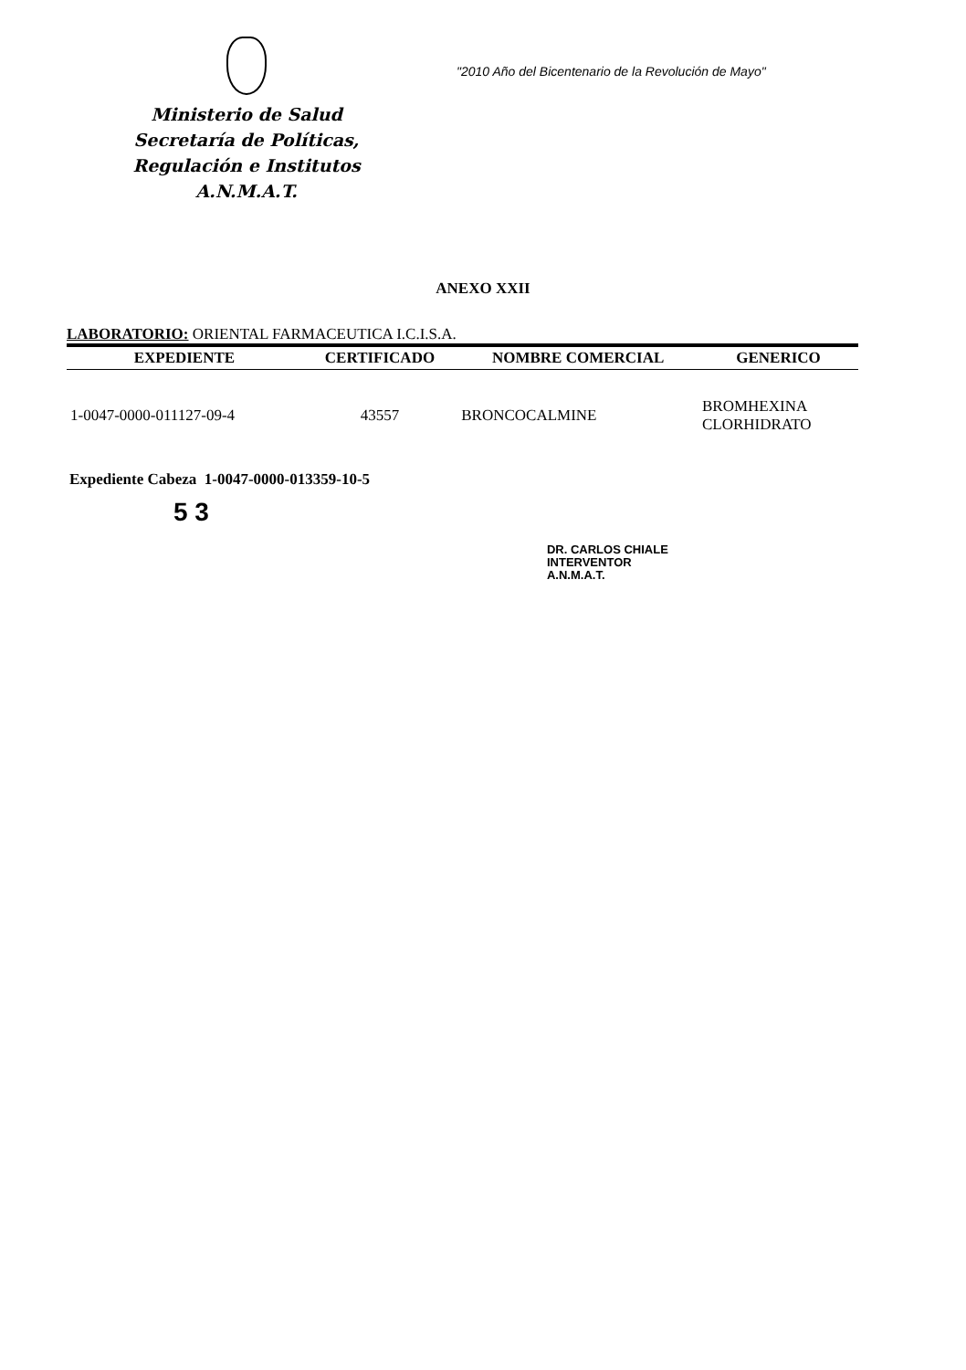Ministerio de Salud
Secretaría de Políticas,
Regulación e Institutos
A.N.M.A.T.
"2010 Año del Bicentenario de la Revolución de Mayo"
ANEXO XXII
LABORATORIO: ORIENTAL FARMACEUTICA I.C.I.S.A.
| EXPEDIENTE | CERTIFICADO | NOMBRE COMERCIAL | GENERICO |
| --- | --- | --- | --- |
| 1-0047-0000-011127-09-4 | 43557 | BRONCOCALMINE | BROMHEXINA CLORHIDRATO |
Expediente Cabeza 1-0047-0000-013359-10-5
5 3
DR. CARLOS CHIALE
INTERVENTOR
A.N.M.A.T.